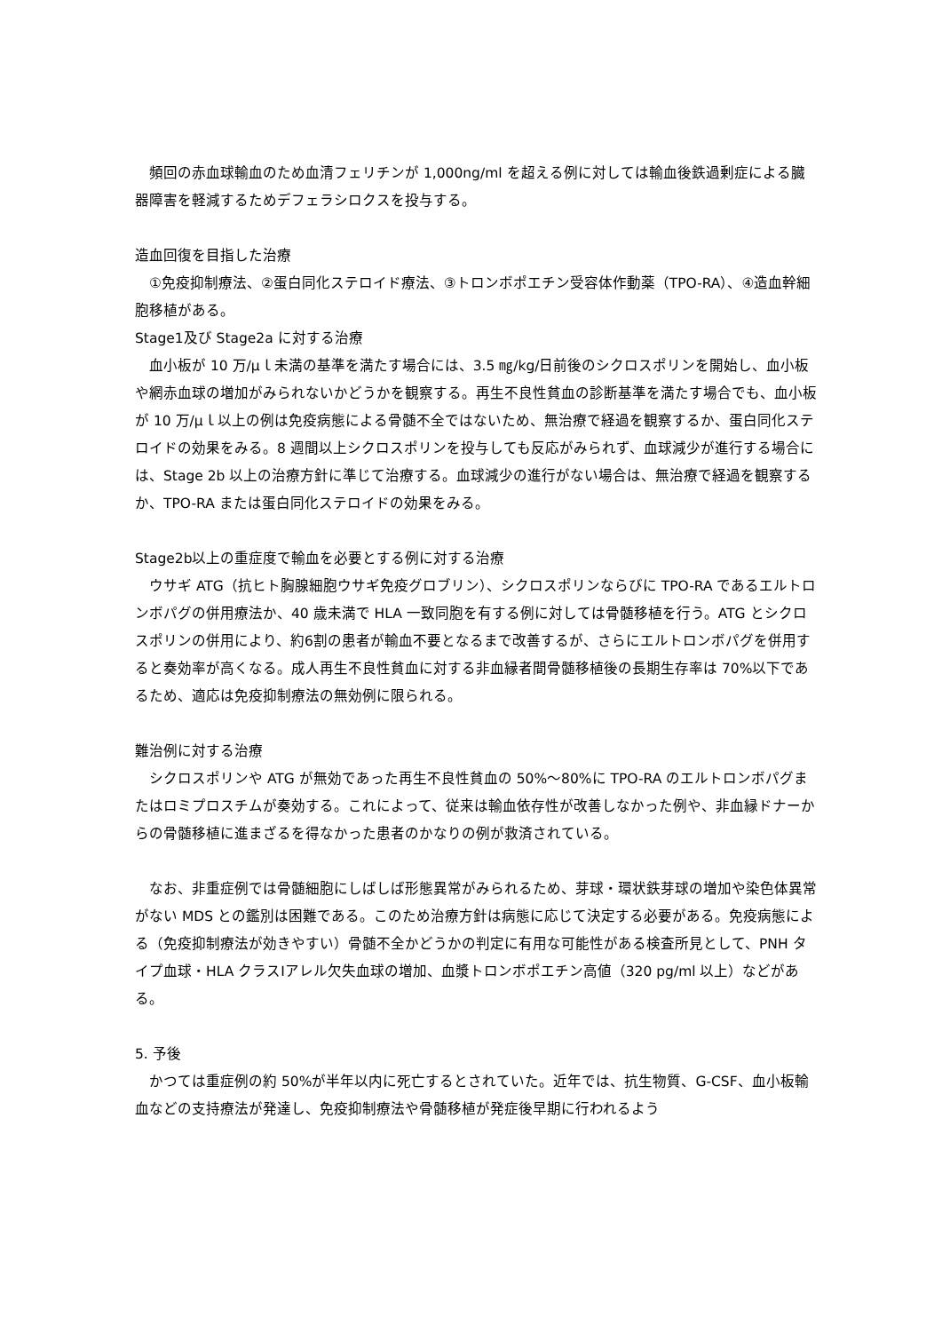頻回の赤血球輸血のため血清フェリチンが 1,000ng/ml を超える例に対しては輸血後鉄過剰症による臓器障害を軽減するためデフェラシロクスを投与する。
造血回復を目指した治療
　①免疫抑制療法、②蛋白同化ステロイド療法、③トロンボポエチン受容体作動薬（TPO-RA）、④造血幹細胞移植がある。
Stage1及び Stage2a に対する治療
　血小板が 10 万/μｌ未満の基準を満たす場合には、3.5 ㎎/kg/日前後のシクロスポリンを開始し、血小板や網赤血球の増加がみられないかどうかを観察する。再生不良性貧血の診断基準を満たす場合でも、血小板が 10 万/μｌ以上の例は免疫病態による骨髄不全ではないため、無治療で経過を観察するか、蛋白同化ステロイドの効果をみる。8 週間以上シクロスポリンを投与しても反応がみられず、血球減少が進行する場合には、Stage 2b 以上の治療方針に準じて治療する。血球減少の進行がない場合は、無治療で経過を観察するか、TPO-RA または蛋白同化ステロイドの効果をみる。
Stage2b以上の重症度で輸血を必要とする例に対する治療
　ウサギ ATG（抗ヒト胸腺細胞ウサギ免疫グロブリン）、シクロスポリンならびに TPO-RA であるエルトロンボパグの併用療法か、40 歳未満で HLA 一致同胞を有する例に対しては骨髄移植を行う。ATG とシクロスポリンの併用により、約6割の患者が輸血不要となるまで改善するが、さらにエルトロンボパグを併用すると奏効率が高くなる。成人再生不良性貧血に対する非血縁者間骨髄移植後の長期生存率は 70%以下であるため、適応は免疫抑制療法の無効例に限られる。
難治例に対する治療
　シクロスポリンや ATG が無効であった再生不良性貧血の 50%～80%に TPO-RA のエルトロンボパグまたはロミプロスチムが奏効する。これによって、従来は輸血依存性が改善しなかった例や、非血縁ドナーからの骨髄移植に進まざるを得なかった患者のかなりの例が救済されている。
　なお、非重症例では骨髄細胞にしばしば形態異常がみられるため、芽球・環状鉄芽球の増加や染色体異常がない MDS との鑑別は困難である。このため治療方針は病態に応じて決定する必要がある。免疫病態による（免疫抑制療法が効きやすい）骨髄不全かどうかの判定に有用な可能性がある検査所見として、PNH タイプ血球・HLA クラスⅠアレル欠失血球の増加、血漿トロンボポエチン高値（320 pg/ml 以上）などがある。
5. 予後
　かつては重症例の約 50%が半年以内に死亡するとされていた。近年では、抗生物質、G-CSF、血小板輸血などの支持療法が発達し、免疫抑制療法や骨髄移植が発症後早期に行われるよう